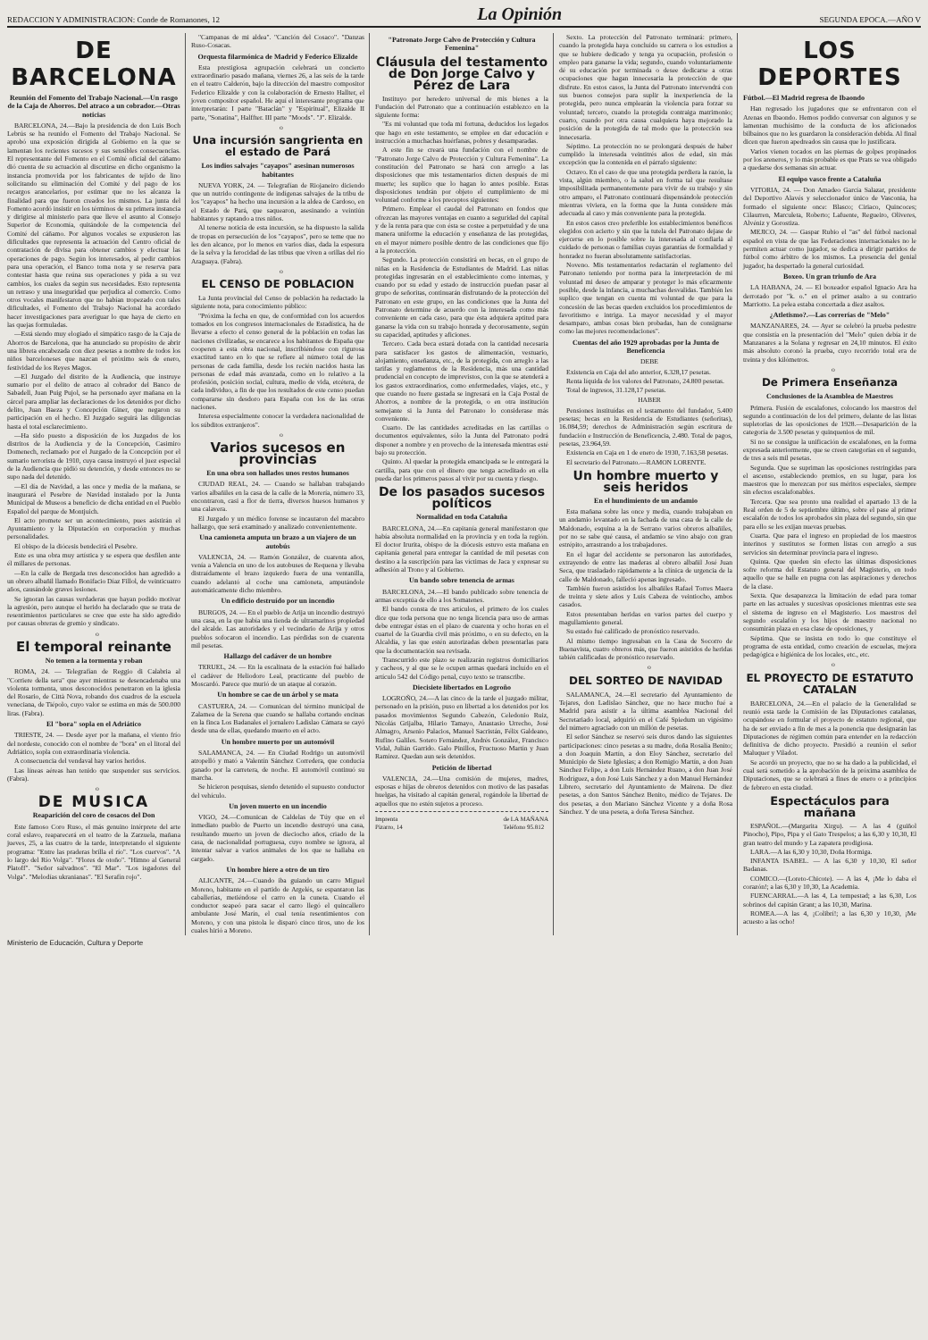REDACCION Y ADMINISTRACION: Conde de Romanones, 12 La Opinión SEGUNDA EPOCA.—AÑO V
DE BARCELONA
Reunión del Fomento del Trabajo Nacional.—Un rasgo de la Caja de Ahorros. Del atraco a un cobrador.—Otras noticias
BARCELONA, 24.—Bajo la presidencia de don Luis Boch Lebrús se ha reunido el Fomento del Trabajo Nacional. Se aprobó una exposición dirigida al Gobierno en la que se lamentan los recientes sucesos y sus sensibles consecuencias. El representante del Fomento en el Comité oficial del cáñamo dió cuenta de su actuación al discutirse en dicho organismo la instancia promovida por los fabricantes de tejido de lino solicitando su eliminación del Comité y del pago de los recargos arancelarios, por estimar que no les alcanza la finalidad para que fueron creados los mismos. La junta del Fomento acordó insistir en los términos de su primera instancia y dirigirse al ministerio para que lleve el asunto al Consejo Superior de Economía, quitándole de la competencia del Comité del cáñamo. Por algunos vocales se expusieron las dificultades que representa la actuación del Centro oficial de contratación de divisa para obtener cambios y efectuar las operaciones de pago. Según los interesados, al pedir cambios para una operación, el Banco toma nota y se reserva para contestar hasta que reúna sus operaciones y pida a su vez cambios, los cuales da según sus necesidades. Esto representa un retraso y una inseguridad que perjudica al comercio. Como otros vocales manifestaron que no habían tropezado con tales dificultades, el Fomento del Trabajo Nacional ha acordado hacer investigaciones para averiguar lo que haya de cierto en las quejas formuladas.
—Está siendo muy elogiado el simpático rasgo de la Caja de Ahorros de Barcelona, que ha anunciado su propósito de abrir una libreta encabezada con diez pesetas a nombre de todos los niños barceloneses que nazcan el próximo seis de enero, festividad de los Reyes Magos.
—El Juzgado del distrito de la Audiencia, que instruye sumario por el delito de atraco al cobrador del Banco de Sabadell, Juan Puig Pujol, se ha personado ayer mañana en la cárcel para ampliar las declaraciones de los detenidos por dicho delito, Juan Baeza y Concepción Giner, que negaron su participación en el hecho. El Juzgado seguirá las diligencias hasta el total esclarecimiento.
—Ha sido puesto a disposición de los Juzgados de los distritos de la Audiencia y de la Concepción, Casimiro Domenech, reclamado por el Juzgado de la Concepción por el sumario terrorista de 1910, cuya causa instruyó el juez especial de la Audiencia que pidió su detención, y desde entonces no se supo nada del detenido.
—El día de Navidad, a las once y media de la mañana, se inaugurará el Pesebre de Navidad instalado por la Junta Municipal de Museos a beneficio de dicha entidad en el Pueblo Español del parque de Montjuich.
El acto promete ser un acontecimiento, pues asistirán el Ayuntamiento y la Diputación en corporación y muchas personalidades.
El obispo de la diócesis bendecirá el Pesebre.
Este es una obra muy artística y se espera que desfilen ante él millares de personas.
—En la calle de Bergada tres desconocidos han agredido a un obrero albañil llamado Bonifacio Díaz Fillol, de veinticuatro años, causándole graves lesiones.
Se ignoran las causas verdaderas que hayan podido motivar la agresión, pero aunque el herido ha declarado que se trata de resentimientos particulares se cree que este ha sido agredido por causas obreras de gremio y sindicato.
o
El temporal reinante
No temen a la tormenta y roban
ROMA, 24. — Telegrafían de Reggio di Calabria al "Corriere della sera" que ayer mientras se desencadenaba una violenta tormenta, unos desconocidos penetraron en la iglesia del Rosario, de Città Nova, robando dos cuadros de la escuela veneciana, de Tiépolo, cuyo valor se estima en más de 500.000 liras. (Fabra).
El "bora" sopla en el Adriático
TRIESTE, 24. — Desde ayer por la mañana, el viento frío del nordeste, conocido con el nombre de "bora" en el litoral del Adriático, sopla con extraordinaria violencia.
A consecuencia del vendaval hay varios heridos.
Las líneas aéreas han tenido que suspender sus servicios. (Fabra).
o
DE MUSICA
Reaparición del coro de cosacos del Don
Este famoso Coro Ruso, el más genuino intérprete del arte coral eslavo, reaparecerá en el teatro de la Zarzuela, mañana jueves, 25, a las cuatro de la tarde, interpretando el siguiente programa: "Entre las praderas brilla el río". "Los cuervos". "A lo largo del Río Volga". "Flores de otoño". "Himno al General Platoff". "Señor salvadnos". "El Mar". "Los isgadores del Volga". "Melodías ukranianas". "El Serafín rojo".
"Campanas de mi aldea". "Canción del Cosaco". "Danzas Ruso-Cosacas.
Orquesta filarmónica de Madrid y Federico Elizalde
Esta prestigiosa agrupación celebrará un concierto extraordinario pasado mañana, viernes 26, a las seis de la tarde en el teatro Calderón, bajo la dirección del maestro compositor Federico Elizalde y con la colaboración de Ernesto Hallter, el joven compositor español. He aquí el interesante programa que interpretarán: I parte "Bataclán" y "Espiritual", Elizalde II parte, "Sonatina", Halffter. III parte "Moods". "J". Elizalde.
o
Una incursión sangrienta en el estado de Pará
Los indios salvajes "cayapos" asesinan numerosos habitantes
NUEVA YORK, 24. — Telegrafían de Riojaneiro diciendo que un nutrido contingente de indígenas salvajes de la tribu de los "cayapos" ha hecho una incursión a la aldea de Cardoso, en el Estado de Pará, que saquearon, asesinando a veintiún habitantes y raptando a tres niños.
Al tenerse noticia de esta incursión, se ha dispuesto la salida de tropas en persecución de los "cayapos", pero se teme que no les den alcance, por lo menos en varios días, dada la espesura de la selva y la ferocidad de las tribus que viven a orillas del río Araguaya. (Fabra).
o
EL CENSO DE POBLACION
La Junta provincial del Censo de población ha redactado la siguiente nota, para conocimiento público:
"Próxima la fecha en que, de conformidad con los acuerdos tomados en los congresos internacionales de Estadística, ha de llevarse a efecto el censo general de la población en todas las naciones civilizadas, se encarece a los habitantes de España que cooperen a esta obra nacional, inscribiéndose con rigurosa exactitud tanto en lo que se refiere al número total de las personas de cada familia, desde los recién nacidos hasta las personas de edad más avanzada, como en lo relativo a la profesión, posición social, cultura, medio de vida, etcétera, de cada individuo, a fin de que los resultados de este censo puedan compararse sin desdoro para España con los de las otras naciones.
Interesa especialmente conocer la verdadera nacionalidad de los súbditos extranjeros".
o
Varios sucesos en provincias
En una obra son hallados unos restos humanos
CIUDAD REAL, 24. — Cuando se hallaban trabajando varios albañiles en la casa de la calle de la Morería, número 33, encontraron, casi a flor de tierra, diversos huesos humanos y una calavera.
El Juzgado y un médico forense se incautaron del macabro hallazgo, que será examinado y analizado convenientemente.
Una camioneta amputa un brazo a un viajero de un autobús
VALENCIA, 24. — Ramón González, de cuarenta años, venía a Valencia en uno de los autobuses de Requena y llevaba distraídamente el brazo izquierdo fuera de una ventanilla, cuando adelantó al coche una camioneta, amputándole automáticamente dicho miembro.
Un edificio destruído por un incendio
BURGOS, 24. — En el pueblo de Arija un incendio destruyó una casa, en la que había una tienda de ultramarinos propiedad del alcalde. Las autoridades y el vecindario de Arija y otros pueblos sofocaron el incendio. Las pérdidas son de cuarenta mil pesetas.
Hallazgo del cadáver de un hombre
TERUEL, 24. — En la escalinata de la estación fué hallado el cadáver de Heliodoro Leal, practicante del pueblo de Moscardó. Parece que murió de un ataque al corazón.
Un hombre se cae de un árbol y se mata
CASTUERA, 24. — Comunican del término municipal de Zalamea de la Serena que cuando se hallaba cortando encinas en la finca Los Badanales el jornalero Ladislao Cámara se cayó desde una de ellas, quedando muerto en el acto.
Un hombre muerto por un automóvil
SALAMANCA, 24. — En Ciudad Rodrigo un automóvil atropelló y mató a Valentín Sánchez Corredera, que conducía ganado por la carretera, de noche. El automóvil continuó su marcha.
Se hicieron pesquisas, siendo detenido el supuesto conductor del vehículo.
Un joven muerto en un incendio
VIGO, 24.—Comunican de Caldelas de Túy que en el inmediato pueblo de Puerto un incendio destruyó una casa, resultando muerto un joven de dieciocho años, criado de la casa, de nacionalidad portuguesa, cuyo nombre se ignora, al intentar salvar a varios animales de los que se hallaba en cargado.
Un hombre hiere a otro de un tiro
ALICANTE, 24.—Cuando iba guiando un carro Miguel Moreno, habitante en el partido de Argelés, se espantaron las caballerías, metiéndose el carro en la cuneta. Cuando el conductor seapeó para sacar el carro llegó el quincallero ambulante José Marín, el cual tenía resentimientos con Moreno, y con una pistola le disparó cinco tiros, uno de los cuales hirió a Moreno.
"Patronato Jorge Calvo de Protección y Cultura Femenina"
Cláusula del testamento de Don Jorge Calvo y Pérez de Lara
Instituyo por heredero universal de mis bienes a la Fundación del Patronato que a continuación establezco en la siguiente forma:
"Es mi voluntad que toda mi fortuna, deducidos los legados que hago en este testamento, se emplee en dar educación e instrucción a muchachas huérfanas, pobres y desamparadas.
A este fin se creará una fundación con el nombre de "Patronato Jorge Calvo de Protección y Cultura Femenina". La constitución del Patronato se hará con arreglo a las disposiciones que mis testamentarios dicten después de mi muerte; les suplico que lo hagan lo antes posible. Estas disposiciones tendrán por objeto el cumplimiento de mi voluntad conforme a los preceptos siguientes:
Primero. Emplear el caudal del Patronato en fondos que ofrezcan las mayores ventajas en cuanto a seguridad del capital y de la renta para que con ésta se costee a perpetuidad y de una manera uniforme la educación y enseñanza de las protegidas, en el mayor número posible dentro de las condiciones que fijo a la protección.
Segundo. La protección consistirá en becas, en el grupo de niñas en la Residencia de Estudiantes de Madrid. Las niñas protegidas ingresarán en el establecimiento como internas, y cuando por su edad y estado de instrucción puedan pasar al grupo de señoritas, continuarán disfrutando de la protección del Patronato en este grupo, en las condiciones que la Junta del Patronato determine de acuerdo con la interesada como más conveniente en cada caso, para que ésta adquiera aptitud para ganarse la vida con su trabajo honrada y decorosamente, según su capacidad, aptitudes y aficiones.
Tercero. Cada beca estará dotada con la cantidad necesaria para satisfacer los gastos de alimentación, vestuario, alojamiento, enseñanza, etc., de la protegida, con arreglo a las tarifas y reglamentos de la Residencia, más una cantidad prudencial en concepto de imprevistos, con la que se atenderá a los gastos extraordinarios, como enfermedades, viajes, etc., y que cuando no fuere gastada se ingresará en la Caja Postal de Ahorros, a nombre de la protegida, o en otra institución semejante si la Junta del Patronato lo considerase más conveniente.
Cuarto. De las cantidades acreditadas en las cartillas o documentos equivalentes, sólo la Junta del Patronato podrá disponer a nombre y en provecho de la interesada mientras esté bajo su protección.
Quinto. Al quedar la protegida emancipada se le entregará la cartilla, para que con el dinero que tenga acreditado en ella pueda dar los primeros pasos al vivir por su cuenta y riesgo.
De los pasados sucesos políticos
Normalidad en toda Cataluña
BARCELONA, 24.—En capitanía general manifestaron que había absoluta normalidad en la provincia y en toda la región. El doctor Irurita, obispo de la diócesis estuvo esta mañana en capitanía general para entregar la cantidad de mil pesetas con destino a la suscripción para las víctimas de Jaca y expresar su adhesión al Trono y al Gobierno.
Un bando sobre tenencia de armas
BARCELONA, 24.—El bando publicado sobre tenencia de armas exceptúa de ello a los Somatenes.
El bando consta de tres artículos, el primero de los cuales dice que toda persona que no tenga licencia para uso de armas debe entregar éstas en el plazo de cuarenta y ocho horas en el cuartel de la Guardia civil más próximo, o en su defecto, en la Alcaldía, y las que estén autorizadas deben presentarlas para que la documentación sea revisada.
Transcurrido este plazo se realizarán registros domiciliarios y cacheos, y al que se le ocupen armas quedará incluído en el artículo 542 del Código penal, cuyo texto se transcribe.
Diecisiete libertados en Logroño
LOGROÑO, 24.—A las cinco de la tarde el juzgado militar, personado en la prisión, puso en libertad a los detenidos por los pasados movimientos Segundo Cabezón, Celedonio Ruiz, Nicolás Grijalba, Hilario Tamayo, Anastasio Urrecho, José Almagro, Arsenio Palacios, Manuel Sacristán, Félix Galdeano, Rufino Galiles. Sotero Fernández, Andrés González, Francisco Vidal, Julián Garrido. Galo Pinillos, Fructuoso Martín y Juan Ramírez. Quedan aun seis detenidos.
Petición de libertad
VALENCIA, 24.—Una comisión de mujeres, madres, esposas e hijas de obreros detenidos con motivo de las pasadas huelgas, ha visitado al capitán general, rogándole la libertad de aquellos que no estén sujetos a proceso.
Imprenta
Pizarro, 14 de LA MAÑANA
Teléfono 95.812
Sexto. La protección del Patronato terminará: primero, cuando la protegida haya concluído su carrera o los estudios a que se hubiere dedicado y tenga ya ocupación, profesión o empleo para ganarse la vida; segundo, cuando voluntariamente dé su educación por terminada o desee dedicarse a otras ocupaciones que hagan innecesaria la protección de que disfrute. En estos casos, la Junta del Patronato intervendrá con sus buenos consejos para suplir la inexperiencia de la protegida, pero nunca emplearán la violencia para forzar su voluntad; tercero, cuando la protegida contraiga matrimonio; cuarto, cuando por otra causa cualquiera haya mejorado la posición de la protegida de tal modo que la protección sea innecesaria.
Séptimo. La protección no se prolongará después de haber cumplido la interesada veintitrés años de edad, sin más excepción que la contenida en el párrafo siguiente:
Octavo. En el caso de que una protegida perdiera la razón, la vista, algún miembro, o la salud en forma tal que resultase imposibilitada permanentemente para vivir de su trabajo y sin otro amparo, el Patronato continuará dispensándole protección mientras viviera, en la forma que la Junta considere más adecuada al caso y más conveniente para la protegida.
En estos casos creo preferible los establecimientos benéficos elegidos con acierto y sin que la tutela del Patronato dejase de ejercerse en lo posible sobre la interesada al confiarla al cuidado de personas o familias cuyas garantías de formalidad y honradez no fueran absolutamente satisfactorias.
Noveno. Mis testamentarios redactarán el reglamento del Patronato teniendo por norma para la interpretación de mi voluntad mi deseo de amparar y proteger lo más eficazmente posible, desde la infancia, a muchachas desvalidas. También les suplico que tengan en cuenta mi voluntad de que para la concesión de las becas queden excluídos los procedimientos de favoritismo e intriga. La mayor necesidad y el mayor desamparo, ambas cosas bien probadas, han de consignarse como las mejores recomendaciones".
Cuentas del año 1929 aprobadas por la Junta de Beneficencia
DEBE
Existencia en Caja del año anterior, 6.328,17 pesetas.
Renta líquida de los valores del Patronato, 24.800 pesetas.
Total de ingresos, 31.128,17 pesetas.
HABER
Pensiones instituídas en el testamento del fundador, 5.400 pesetas; becas en la Residencia de Estudiantes (señoritas), 16.084,59; derechos de Administración según escritura de fundación e Instrucción de Beneficencia, 2.480. Total de pagos, pesetas, 23.964,59.
Existencia en Caja en 1 de enero de 1930, 7.163,58 pesetas.
El secretario del Patronato.—RAMON LORENTE.
Un hombre muerto y seis heridos
En el hundimiento de un andamio
Esta mañana sobre las once y media, cuando trabajaban en un andamio levantado en la fachada de una casa de la calle de Maldonado, esquina a la de Serrano varios obreros albañiles, por no se sabe qué causa, el andamio se vino abajo con gran estrépito, arrastrando a los trabajadores.
En el lugar del accidente se personaron las autoridades, extrayendo de entre las maderas al obrero albañil José Juan Seca, que trasladado rápidamente a la clínica de urgencia de la calle de Maldonado, falleció apenas ingresado.
También fueron asistidos los albañiles Rafael Torres Maera de treinta y siete años y Luis Cabeza de veintiocho, ambos casados.
Estos presentaban heridas en varios partes del cuerpo y magullamiento general.
Su estado fué calificado de pronóstico reservado.
Al mismo tiempo ingresaban en la Casa de Socorro de Buenavista, cuatro obreros más, que fueron asistidos de heridas tabién calificadas de pronóstico reservado.
o
DEL SORTEO DE NAVIDAD
SALAMANCA, 24.—El secretario del Ayuntamiento de Tejares, don Ladislao Sánchez, que no hace mucho fué a Madrid para asistir a la última asamblea Nacional del Secretariado local, adquirió en el Café Spiedum un vigésimo del número agraciado con un millón de pesetas.
El señor Sánchez se reservó seis duros dando las siguientes participaciones: cinco pesetas a su madre, doña Rosalía Benito; a don Joaquín Martín, a don Eloy Sánchez, secretario del Municipio de Siete Iglesias; a don Remigio Martín, a don Juan Sánchez Felipe, a don Luis Hernández Ruano, a don Juan José Rodríguez, a don José Luis Sánchez y a don Manuel Hernández Librero, secretario del Ayuntamiento de Mairena. De diez pesetas, a don Santos Sánchez Benito, médico de Tejares. De dos pesetas, a don Mariano Sánchez Vicente y a doña Rosa Sánchez. Y de una peseta, a doña Teresa Sánchez.
LOS DEPORTES
Fútbol.—El Madrid regresa de Ibaondo
Han regresado los jugadores que se enfrentaron con el Arenas en Ibaondo. Hemos podido conversar con algunos y se lamentan muchísimo de la conducta de los aficionados bilbaínos que no les guardaron la consideración debida. Al final dicen que fueron apedreados sin causa que lo justificara.
Varios vienen tocados en las piernas de golpes propinados por los areneros, y lo más probable es que Prats se vea obligado a quedarse dos semanas sin actuar.
El equipo vasco frente a Cataluña
VITORIA, 24. — Don Amadeo García Salazar, presidente del Deportivo Alavés y seleccionador único de Vasconia, ha formado el siguiente once: Blasco; Ciriaco, Quincoces; Cilaurren, Marculeta, Roberto; Lafuente, Regueiro, Oliveres, Alvéniz y Gorostiza.
MEJICO, 24. — Gaspar Rubio el "as" del fútbol nacional español en vista de que las Federaciones internacionales no le permiten actuar como jugador, se dedica a dirigir partidos de fútbol como árbitro de los mismos. La presencia del genial jugador, ha despertado la general curiosidad.
Boxeo. Un gran triunfo de Ara
LA HABANA, 24. — El boxeador español Ignacio Ara ha derrotado por "k. o." en el primer asalto a su contrario Marriotto. La pelea estaba concertada a diez asaltos.
¿Atletismo?.—Las correrías de "Melo"
MANZANARES, 24. — Ayer se celebró la prueba pedestre que consistía en la presentación del "Melo" quien debía ir de Manzanares a la Solana y regresar en 24,10 minutos. El éxito más absoluto coronó la prueba, cuyo recorrido total era de treinta y dos kilómetros.
o
De Primera Enseñanza
Conclusiones de la Asamblea de Maestros
Primera. Fusión de escalafones, colocando los maestros del segundo a continuación de los del primero, delante de las listas supletorias de las oposiciones de 1928.—Desaparición de la categoría de 3.500 pesetas y quinquenios de mil.
Si no se consigue la unificación de escalafones, en la forma expresada anteriormente, que se creen categorías en el segundo, de tres a seis mil pesetas.
Segunda. Que se supriman las oposiciones restringidas para el ascenso, estableciendo premios, en su lugar, para los maestros que lo merezcan por sus méritos especiales, siempre sin efectos escalafonables.
Tercera. Que sea pronto una realidad el apartado 13 de la Real orden de 5 de septiembre último, sobre el pase al primer escalafón de todos los aprobados sin plaza del segundo, sin que para ello se les exijan nuevas pruebas.
Cuarta. Que para el ingreso en propiedad de los maestros interinos y sustitutos se formen listas con arreglo a sus servicios sin determinar provincia para el ingreso.
Quinta. Que queden sin efecto las últimas disposiciones sofre reforma del Estatuto general del Magisterio, en todo aquello que se halle en pugna con las aspiraciones y derechos de la clase.
Sexta. Que desaparezca la limitación de edad para tomar parte en las actuales y sucesivas oposiciones mientras este sea el sistema de ingreso en el Magisterio. Los maestros del segundo escalafón y los hijos de maestro nacional no consumirán plaza en esa clase de oposiciones, y
Séptima. Que se insista en todo lo que constituye el programa de esta entidad, como creación de escuelas, mejora pedagógica e higiénica de los locales, etc., etc.
o
EL PROYECTO DE ESTATUTO CATALAN
BARCELONA, 24.—En el palacio de la Generalidad se reunió esta tarde la Comisión de las Diputaciones catalanas, ocupándose en formular el proyecto de estatuto regional, que ha de ser enviado a fin de mes a la ponencia que designarán las Diputaciones de régimen común para entender en la redacción definitiva de dicho proyecto. Presidió a reunión el señor Maluquer y Viladot.
Se acordó un proyecto, que no se ha dado a la publicidad, el cual será sometido a la aprobación de la próxima asamblea de Diputaciones, que se celebrará a fines de enero o a principios de febrero en esta ciudad.
Espectáculos para mañana
ESPAÑOL.—(Margarita Xirgu). — A las 4 (guiñol Pinocho), Pipo, Pipa y el Gato Trespelos; a las 6,30 y 10,30, El gran teatro del mundo y La zapatera prodigiosa.
LARA.—A las 6,30 y 10,30, Doña Hormiga.
INFANTA ISABEL. — A las 6,30 y 10,30, El señor Badanas.
COMICO.—(Loreto-Chicote). — A las 4, ¡Me lo daba el corazón!; a las 6,30 y 10,30, La Academia.
FUENCARRAL.—A las 4, La tempestad; a las 6,30, Los sobrinos del capitán Grant; a las 10,30, Marina.
ROMEA.—A las 4, ¡Colibrí!; a las 6,30 y 10,30, ¡Me acuesto a las ocho!
Ministerio de Educación, Cultura y Deporte